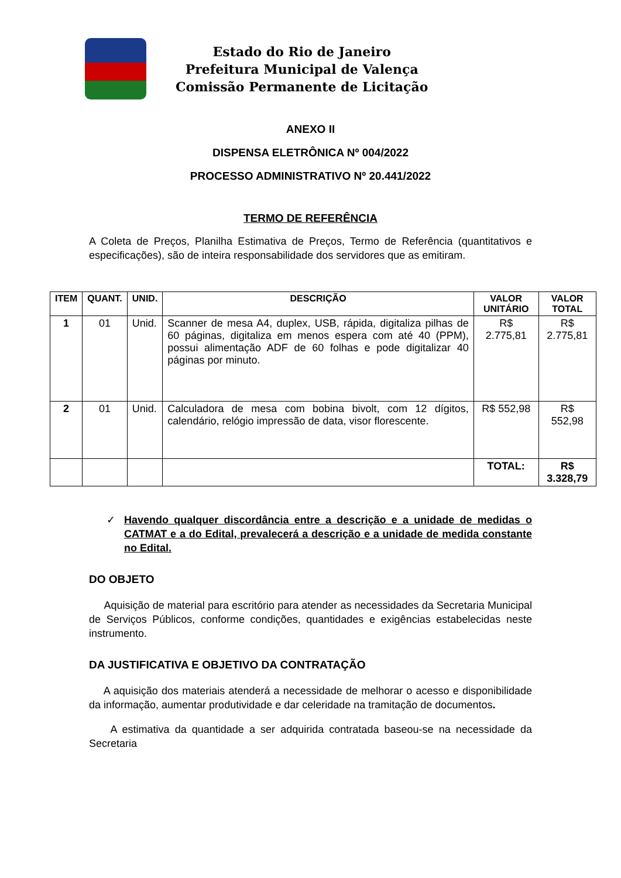Estado do Rio de Janeiro
Prefeitura Municipal de Valença
Comissão Permanente de Licitação
ANEXO II
DISPENSA ELETRÔNICA Nº 004/2022
PROCESSO ADMINISTRATIVO Nº 20.441/2022
TERMO DE REFERÊNCIA
A Coleta de Preços, Planilha Estimativa de Preços, Termo de Referência (quantitativos e especificações), são de inteira responsabilidade dos servidores que as emitiram.
| ITEM | QUANT. | UNID. | DESCRIÇÃO | VALOR UNITÁRIO | VALOR TOTAL |
| --- | --- | --- | --- | --- | --- |
| 1 | 01 | Unid. | Scanner de mesa A4, duplex, USB, rápida, digitaliza pilhas de 60 páginas, digitaliza em menos espera com até 40 (PPM), possui alimentação ADF de 60 folhas e pode digitalizar 40 páginas por minuto. | R$ 2.775,81 | R$ 2.775,81 |
| 2 | 01 | Unid. | Calculadora de mesa com bobina bivolt, com 12 dígitos, calendário, relógio impressão de data, visor florescente. | R$ 552,98 | R$ 552,98 |
| | | | | TOTAL: | R$ 3.328,79 |
✓ Havendo qualquer discordância entre a descrição e a unidade de medidas o CATMAT e a do Edital, prevalecerá a descrição e a unidade de medida constante no Edital.
DO OBJETO
Aquisição de material para escritório para atender as necessidades da Secretaria Municipal de Serviços Públicos, conforme condições, quantidades e exigências estabelecidas neste instrumento.
DA JUSTIFICATIVA E OBJETIVO DA CONTRATAÇÃO
A aquisição dos materiais atenderá a necessidade de melhorar o acesso e disponibilidade da informação, aumentar produtividade e dar celeridade na tramitação de documentos.
A estimativa da quantidade a ser adquirida contratada baseou-se na necessidade da Secretaria